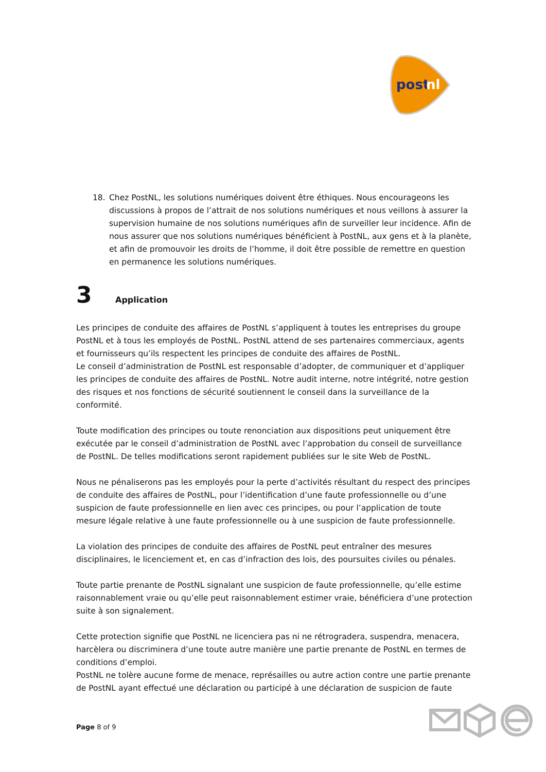post
nl
18. Chez PostNL, les solutions numériques doivent être éthiques. Nous encourageons les discussions à propos de l’attrait de nos solutions numériques et nous veillons à assurer la supervision humaine de nos solutions numériques afin de surveiller leur incidence. Afin de nous assurer que nos solutions numériques bénéficient à PostNL, aux gens et à la planète, et afin de promouvoir les droits de l’homme, il doit être possible de remettre en question en permanence les solutions numériques.
3 Application
Les principes de conduite des affaires de PostNL s’appliquent à toutes les entreprises du groupe PostNL et à tous les employés de PostNL. PostNL attend de ses partenaires commerciaux, agents et fournisseurs qu’ils respectent les principes de conduite des affaires de PostNL.
Le conseil d’administration de PostNL est responsable d’adopter, de communiquer et d’appliquer les principes de conduite des affaires de PostNL. Notre audit interne, notre intégrité, notre gestion des risques et nos fonctions de sécurité soutiennent le conseil dans la surveillance de la conformité.
Toute modification des principes ou toute renonciation aux dispositions peut uniquement être exécutée par le conseil d’administration de PostNL avec l’approbation du conseil de surveillance de PostNL. De telles modifications seront rapidement publiées sur le site Web de PostNL.
Nous ne pénaliserons pas les employés pour la perte d’activités résultant du respect des principes de conduite des affaires de PostNL, pour l’identification d’une faute professionnelle ou d’une suspicion de faute professionnelle en lien avec ces principes, ou pour l’application de toute mesure légale relative à une faute professionnelle ou à une suspicion de faute professionnelle.
La violation des principes de conduite des affaires de PostNL peut entraîner des mesures disciplinaires, le licenciement et, en cas d’infraction des lois, des poursuites civiles ou pénales.
Toute partie prenante de PostNL signalant une suspicion de faute professionnelle, qu’elle estime raisonnablement vraie ou qu’elle peut raisonnablement estimer vraie, bénéficiera d’une protection suite à son signalement.
Cette protection signifie que PostNL ne licenciera pas ni ne rétrogradera, suspendra, menacera, harcèlera ou discriminera d’une toute autre manière une partie prenante de PostNL en termes de conditions d’emploi.
PostNL ne tolère aucune forme de menace, représailles ou autre action contre une partie prenante de PostNL ayant effectué une déclaration ou participé à une déclaration de suspicion de faute
Page 8 of 9